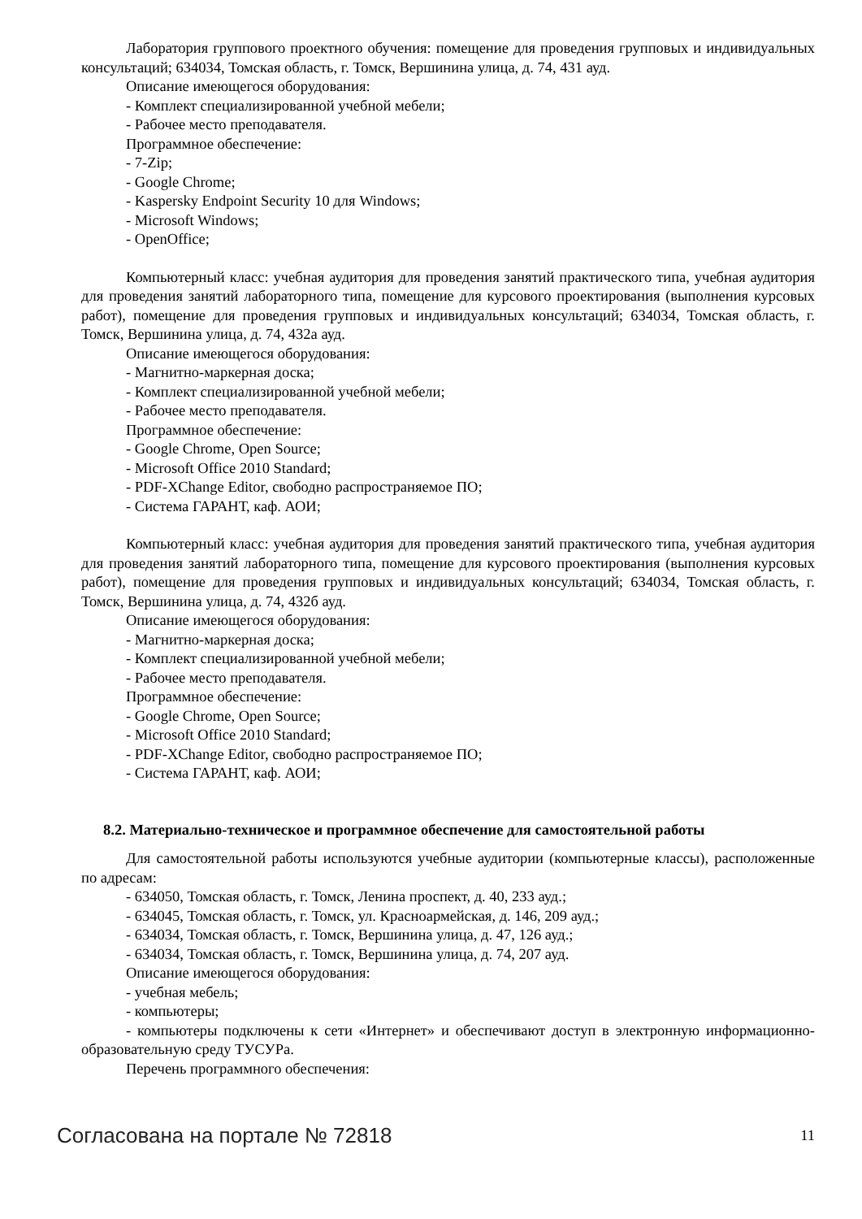Лаборатория группового проектного обучения: помещение для проведения групповых и индивидуальных консультаций; 634034, Томская область, г. Томск, Вершинина улица, д. 74, 431 ауд.
Описание имеющегося оборудования:
- Комплект специализированной учебной мебели;
- Рабочее место преподавателя.
Программное обеспечение:
- 7-Zip;
- Google Chrome;
- Kaspersky Endpoint Security 10 для Windows;
- Microsoft Windows;
- OpenOffice;
Компьютерный класс: учебная аудитория для проведения занятий практического типа, учебная аудитория для проведения занятий лабораторного типа, помещение для курсового проектирования (выполнения курсовых работ), помещение для проведения групповых и индивидуальных консультаций; 634034, Томская область, г. Томск, Вершинина улица, д. 74, 432а ауд.
Описание имеющегося оборудования:
- Магнитно-маркерная доска;
- Комплект специализированной учебной мебели;
- Рабочее место преподавателя.
Программное обеспечение:
- Google Chrome, Open Source;
- Microsoft Office 2010 Standard;
- PDF-XChange Editor, свободно распространяемое ПО;
- Система ГАРАНТ, каф. АОИ;
Компьютерный класс: учебная аудитория для проведения занятий практического типа, учебная аудитория для проведения занятий лабораторного типа, помещение для курсового проектирования (выполнения курсовых работ), помещение для проведения групповых и индивидуальных консультаций; 634034, Томская область, г. Томск, Вершинина улица, д. 74, 432б ауд.
Описание имеющегося оборудования:
- Магнитно-маркерная доска;
- Комплект специализированной учебной мебели;
- Рабочее место преподавателя.
Программное обеспечение:
- Google Chrome, Open Source;
- Microsoft Office 2010 Standard;
- PDF-XChange Editor, свободно распространяемое ПО;
- Система ГАРАНТ, каф. АОИ;
8.2. Материально-техническое и программное обеспечение для самостоятельной работы
Для самостоятельной работы используются учебные аудитории (компьютерные классы), расположенные по адресам:
- 634050, Томская область, г. Томск, Ленина проспект, д. 40, 233 ауд.;
- 634045, Томская область, г. Томск, ул. Красноармейская, д. 146, 209 ауд.;
- 634034, Томская область, г. Томск, Вершинина улица, д. 47, 126 ауд.;
- 634034, Томская область, г. Томск, Вершинина улица, д. 74, 207 ауд.
Описание имеющегося оборудования:
- учебная мебель;
- компьютеры;
- компьютеры подключены к сети «Интернет» и обеспечивают доступ в электронную информационно-образовательную среду ТУСУРа.
Перечень программного обеспечения:
Согласована на портале № 72818 11